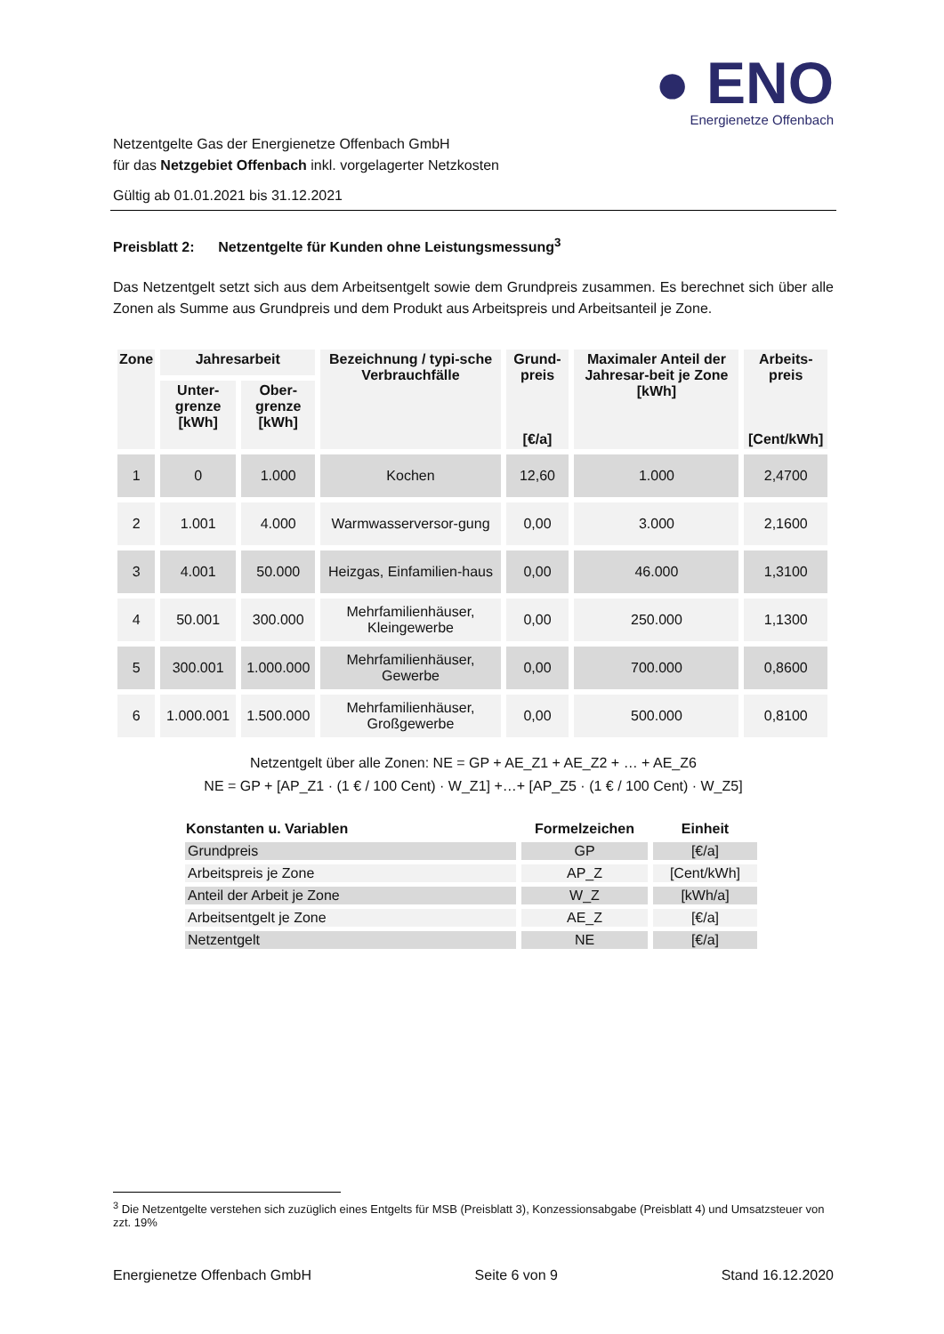● ENO
Energienetze Offenbach
Netzentgelte Gas der Energienetze Offenbach GmbH
für das Netzgebiet Offenbach inkl. vorgelagerter Netzkosten
Gültig ab 01.01.2021 bis 31.12.2021
Preisblatt 2: Netzentgelte für Kunden ohne Leistungsmessung<sup>3</sup>
Das Netzentgelt setzt sich aus dem Arbeitsentgelt sowie dem Grundpreis zusammen. Es berechnet sich über alle Zonen als Summe aus Grundpreis und dem Produkt aus Arbeitspreis und Arbeitsanteil je Zone.
| Zone | Jahresarbeit | | Bezeichnung / typi-sche Verbrauchfälle | Grund-preis [€/a] | Maximaler Anteil der Jahresar-beit je Zone [kWh] | Arbeits-preis [Cent/kWh] |
| --- | --- | --- | --- | --- | --- | --- |
| | Unter-grenze [kWh] | Ober-grenze [kWh] | | | | |
| 1 | 0 | 1.000 | Kochen | 12,60 | 1.000 | 2,4700 |
| 2 | 1.001 | 4.000 | Warmwasserversor-gung | 0,00 | 3.000 | 2,1600 |
| 3 | 4.001 | 50.000 | Heizgas, Einfamilien-haus | 0,00 | 46.000 | 1,3100 |
| 4 | 50.001 | 300.000 | Mehrfamilienhäuser, Kleingewerbe | 0,00 | 250.000 | 1,1300 |
| 5 | 300.001 | 1.000.000 | Mehrfamilienhäuser, Gewerbe | 0,00 | 700.000 | 0,8600 |
| 6 | 1.000.001 | 1.500.000 | Mehrfamilienhäuser, Großgewerbe | 0,00 | 500.000 | 0,8100 |
Netzentgelt über alle Zonen: NE = GP + AE_Z1 + AE_Z2 + … + AE_Z6
NE = GP + [AP_Z1 · (1 € / 100 Cent) · W_Z1] +…+ [AP_Z5 · (1 € / 100 Cent) · W_Z5]
| Konstanten u. Variablen | Formelzeichen | Einheit |
| --- | --- | --- |
| Grundpreis | GP | [€/a] |
| Arbeitspreis je Zone | AP_Z | [Cent/kWh] |
| Anteil der Arbeit je Zone | W_Z | [kWh/a] |
| Arbeitsentgelt je Zone | AE_Z | [€/a] |
| Netzentgelt | NE | [€/a] |
<sup>3</sup> Die Netzentgelte verstehen sich zuzüglich eines Entgelts für MSB (Preisblatt 3), Konzessionsabgabe (Preisblatt 4) und Umsatzsteuer von zzt. 19%
Energienetze Offenbach GmbH Seite 6 von 9 Stand 16.12.2020